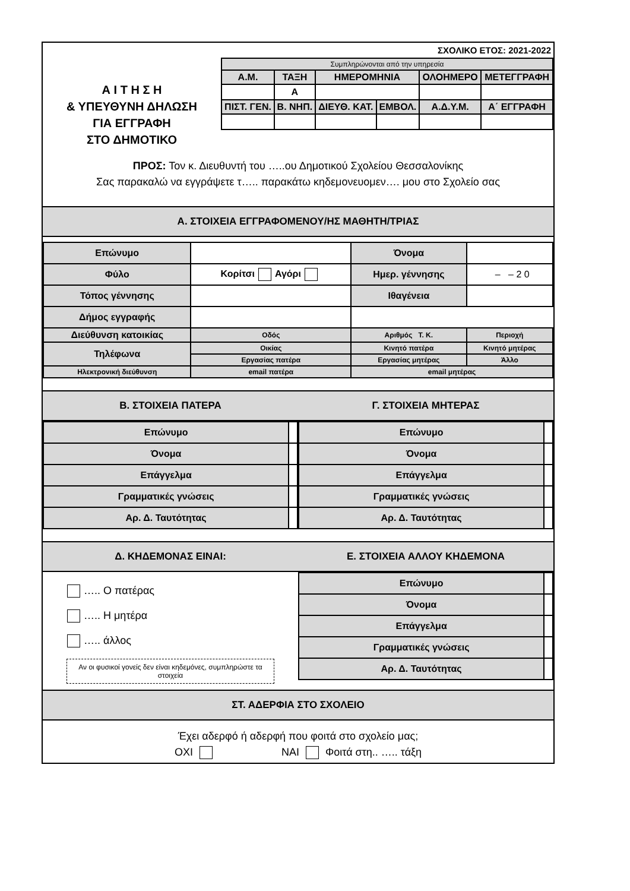ΣΧΟΛΙΚΟ ΕΤΟΣ: 2021-2022
Α Ι Τ Η Σ Η
& ΥΠΕΥΘΥΝΗ ΔΗΛΩΣΗ
ΓΙΑ ΕΓΓΡΑΦΗ
ΣΤΟ ΔΗΜΟΤΙΚΟ
| Συμπληρώνονται από την υπηρεσία | | | | | |
| Α.Μ. | ΤΑΞΗ | ΗΜΕΡΟΜΗΝΙΑ | | ΟΛΟΗΜΕΡΟ | ΜΕΤΕΓΓΡΑΦΗ |
| | Α | | | | |
| ΠΙΣΤ. ΓΕΝ. | Β. ΝΗΠ. | ΔΙΕΥΘ. ΚΑΤ. | ΕΜΒΟΛ. | Α.Δ.Υ.Μ. | Α΄ ΕΓΓΡΑΦΗ |
ΠΡΟΣ: Τον κ. Διευθυντή του …..ου Δημοτικού Σχολείου Θεσσαλονίκης
Σας παρακαλώ να εγγράψετε τ….. παρακάτω κηδεμονευομεν…. μου στο Σχολείο σας
Α. ΣΤΟΙΧΕΙΑ ΕΓΓΡΑΦΟΜΕΝΟΥ/ΗΣ ΜΑΘΗΤΗ/ΤΡΙΑΣ
| Επώνυμο | | Όνομα | |
| Φύλο | Κορίτσι Αγόρι | Ημερ. γέννησης | – – 2 0 |
| Τόπος γέννησης | | Ιθαγένεια | |
| Δήμος εγγραφής | | | |
| Διεύθυνση κατοικίας | Οδός | Αριθμός Τ. Κ. | Περιοχή |
| Τηλέφωνα | Οικίας | Κινητό πατέρα | Κινητό μητέρας |
| | Εργασίας πατέρα | Εργασίας μητέρας | Άλλο |
| Ηλεκτρονική διεύθυνση | email πατέρα | email μητέρας | |
Β. ΣΤΟΙΧΕΙΑ ΠΑΤΕΡΑ
| Επώνυμο | |
| Όνομα | |
| Επάγγελμα | |
| Γραμματικές γνώσεις | |
| Αρ. Δ. Ταυτότητας | |
Γ. ΣΤΟΙΧΕΙΑ ΜΗΤΕΡΑΣ
| Επώνυμο | |
| Όνομα | |
| Επάγγελμα | |
| Γραμματικές γνώσεις | |
| Αρ. Δ. Ταυτότητας | |
Δ. ΚΗΔΕΜΟΝΑΣ ΕΙΝΑΙ:
….. Ο πατέρας
….. Η μητέρα
….. άλλος
Αν οι φυσικοί γονείς δεν είναι κηδεμόνες, συμπληρώστε τα στοιχεία
Ε. ΣΤΟΙΧΕΙΑ ΑΛΛΟΥ ΚΗΔΕΜΟΝΑ
| Επώνυμο | |
| Όνομα | |
| Επάγγελμα | |
| Γραμματικές γνώσεις | |
| Αρ. Δ. Ταυτότητας | |
ΣΤ. ΑΔΕΡΦΙΑ ΣΤΟ ΣΧΟΛΕΙΟ
Έχει αδερφό ή αδερφή που φοιτά στο σχολείο μας;
ΟΧΙ ΝΑΙ Φοιτά στη.. ….. τάξη